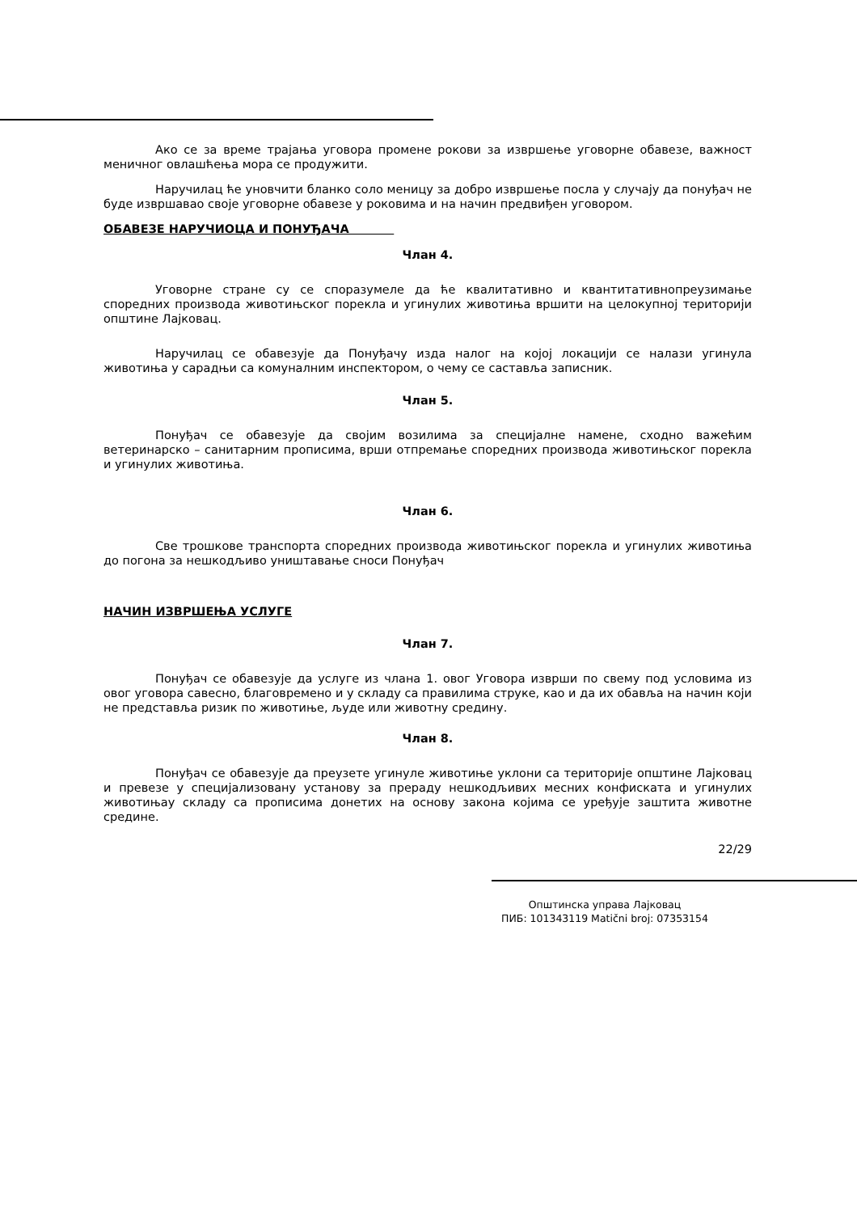Ако се за време трајања уговора промене рокови за извршење уговорне обавезе, важност меничног овлашћења мора се продужити.
Наручилац ће уновчити бланко соло меницу за добро извршење посла у случају да понуђач не буде извршавао своје уговорне обавезе у роковима и на начин предвиђен уговором.
ОБАВЕЗЕ НАРУЧИОЦА И ПОНУЂАЧА
Члан 4.
Уговорне стране су се споразумеле да ће квалитативно и квантитативнопреузимање споредних производа животињског порекла и угинулих животиња вршити на целокупној територији општине Лајковац.
Наручилац се обавезује да Понуђачу изда налог на којој локацији се налази угинула животиња у сарадњи са комуналним инспектором, о чему се саставља записник.
Члан 5.
Понуђач се обавезује да својим возилима за специјалне намене, сходно важећим ветеринарско – санитарним прописима, врши отпремање споредних производа животињског порекла и угинулих животиња.
Члан 6.
Све трошкове транспорта споредних производа животињског порекла и угинулих животиња до погона за нешкодљиво уништавање сноси Понуђач
НАЧИН ИЗВРШЕЊА УСЛУГЕ
Члан 7.
Понуђач се обавезује да услуге из члана 1. овог Уговора изврши по свему под условима из овог уговора савесно, благовремено и у складу са правилима струке, као и да их обавља на начин који не представља ризик по животиње, људе или животну средину.
Члан 8.
Понуђач се обавезује да преузете угинуле животиње уклони са територије општине Лајковац и превезе у специјализовану установу за прераду нешкодљивих месних конфиската и угинулих животињау складу са прописима донетих на основу закона којима се уређује заштита животне средине.
22/29
Општинска управа Лајковац
ПИБ: 101343119 Matični broj: 07353154